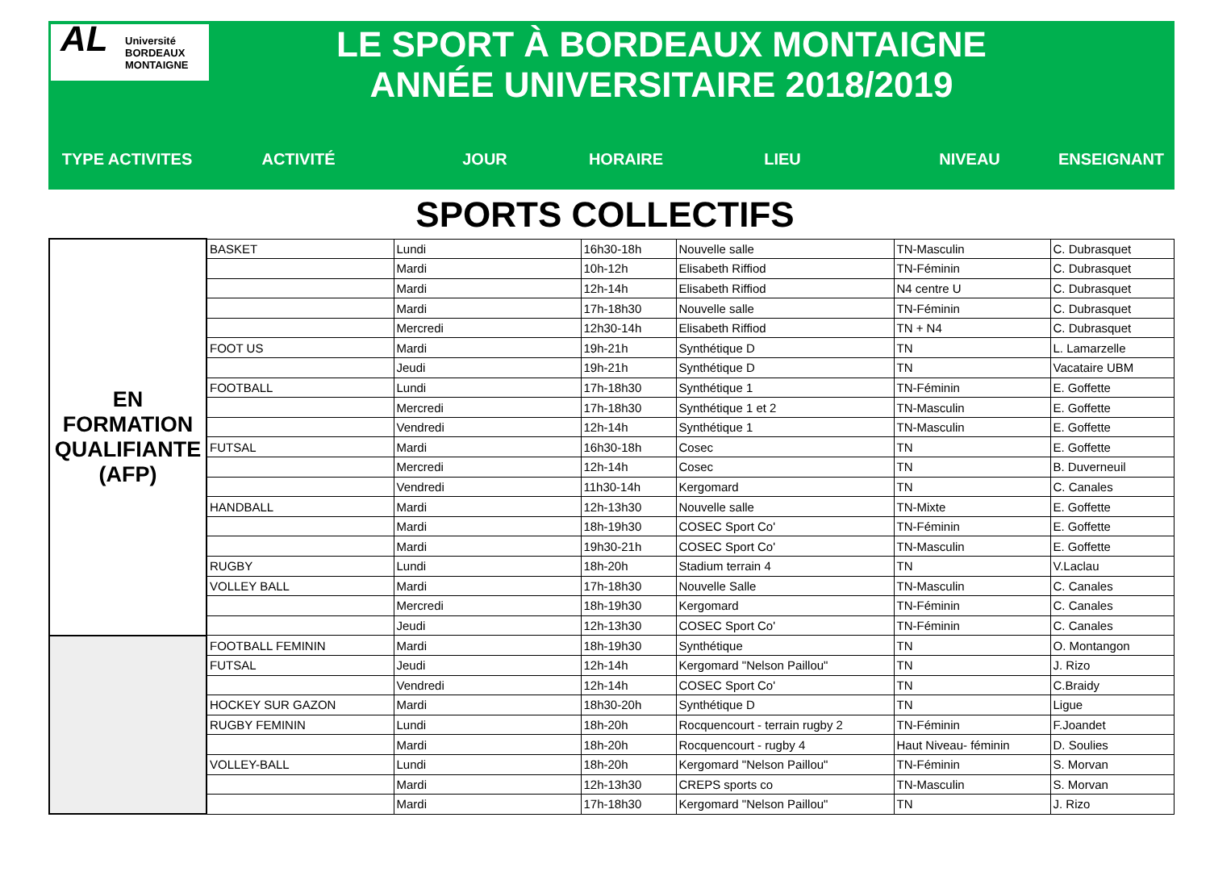AL Université
BORDEAUX
MONTAIGNE
LE SPORT À BORDEAUX MONTAIGNE
ANNÉE UNIVERSITAIRE 2018/2019
TYPE ACTIVITES ACTIVITÉ JOUR HORAIRE LIEU NIVEAU ENSEIGNANT
SPORTS COLLECTIFS
| EN FORMATION QUALIFIANTE (AFP) | BASKET | Lundi | 16h30-18h | Nouvelle salle | TN-Masculin | C. Dubrasquet |
| | | Mardi | 10h-12h | Elisabeth Riffiod | TN-Féminin | C. Dubrasquet |
| | | Mardi | 12h-14h | Elisabeth Riffiod | N4 centre U | C. Dubrasquet |
| | | Mardi | 17h-18h30 | Nouvelle salle | TN-Féminin | C. Dubrasquet |
| | | Mercredi | 12h30-14h | Elisabeth Riffiod | TN + N4 | C. Dubrasquet |
| | FOOT US | Mardi | 19h-21h | Synthétique D | TN | L. Lamarzelle |
| | | Jeudi | 19h-21h | Synthétique D | TN | Vacataire UBM |
| | FOOTBALL | Lundi | 17h-18h30 | Synthétique 1 | TN-Féminin | E. Goffette |
| | | Mercredi | 17h-18h30 | Synthétique 1 et 2 | TN-Masculin | E. Goffette |
| | | Vendredi | 12h-14h | Synthétique 1 | TN-Masculin | E. Goffette |
| | FUTSAL | Mardi | 16h30-18h | Cosec | TN | E. Goffette |
| | | Mercredi | 12h-14h | Cosec | TN | B. Duverneuil |
| | | Vendredi | 11h30-14h | Kergomard | TN | C. Canales |
| | HANDBALL | Mardi | 12h-13h30 | Nouvelle salle | TN-Mixte | E. Goffette |
| | | Mardi | 18h-19h30 | COSEC Sport Co' | TN-Féminin | E. Goffette |
| | | Mardi | 19h30-21h | COSEC Sport Co' | TN-Masculin | E. Goffette |
| | RUGBY | Lundi | 18h-20h | Stadium terrain 4 | TN | V.Laclau |
| | VOLLEY BALL | Mardi | 17h-18h30 | Nouvelle Salle | TN-Masculin | C. Canales |
| | | Mercredi | 18h-19h30 | Kergomard | TN-Féminin | C. Canales |
| | | Jeudi | 12h-13h30 | COSEC Sport Co' | TN-Féminin | C. Canales |
| | FOOTBALL FEMININ | Mardi | 18h-19h30 | Synthétique | TN | O. Montangon |
| | FUTSAL | Jeudi | 12h-14h | Kergomard "Nelson Paillou" | TN | J. Rizo |
| | | Vendredi | 12h-14h | COSEC Sport Co' | TN | C.Braidy |
| | HOCKEY SUR GAZON | Mardi | 18h30-20h | Synthétique D | TN | Ligue |
| | RUGBY FEMININ | Lundi | 18h-20h | Rocquencourt - terrain rugby 2 | TN-Féminin | F.Joandet |
| | | Mardi | 18h-20h | Rocquencourt - rugby 4 | Haut Niveau- féminin | D. Soulies |
| | VOLLEY-BALL | Lundi | 18h-20h | Kergomard "Nelson Paillou" | TN-Féminin | S. Morvan |
| | | Mardi | 12h-13h30 | CREPS sports co | TN-Masculin | S. Morvan |
| | | Mardi | 17h-18h30 | Kergomard "Nelson Paillou" | TN | J. Rizo |